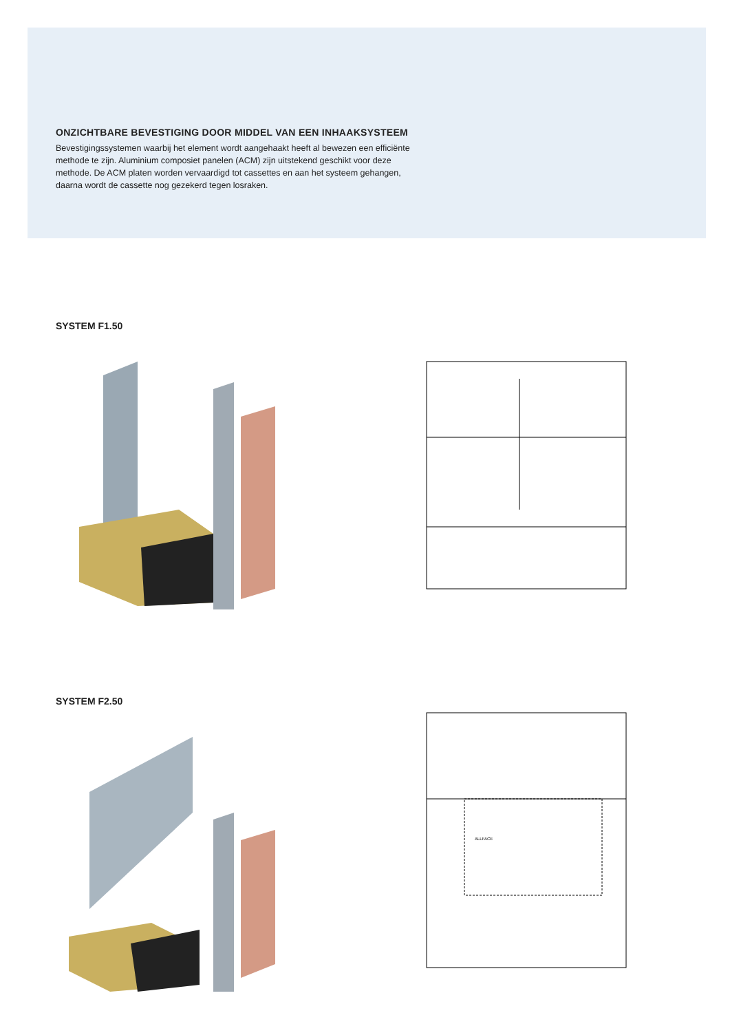ONZICHTBARE BEVESTIGING DOOR MIDDEL VAN EEN INHAAKSYSTEEM
Bevestigingssystemen waarbij het element wordt aangehaakt heeft al bewezen een efficiënte methode te zijn. Aluminium composiet panelen (ACM) zijn uitstekend geschikt voor deze methode. De ACM platen worden vervaardigd tot cassettes en aan het systeem gehangen, daarna wordt de cassette nog gezekerd tegen losraken.
SYSTEM F1.50
SYSTEM F2.50
ALLFACE